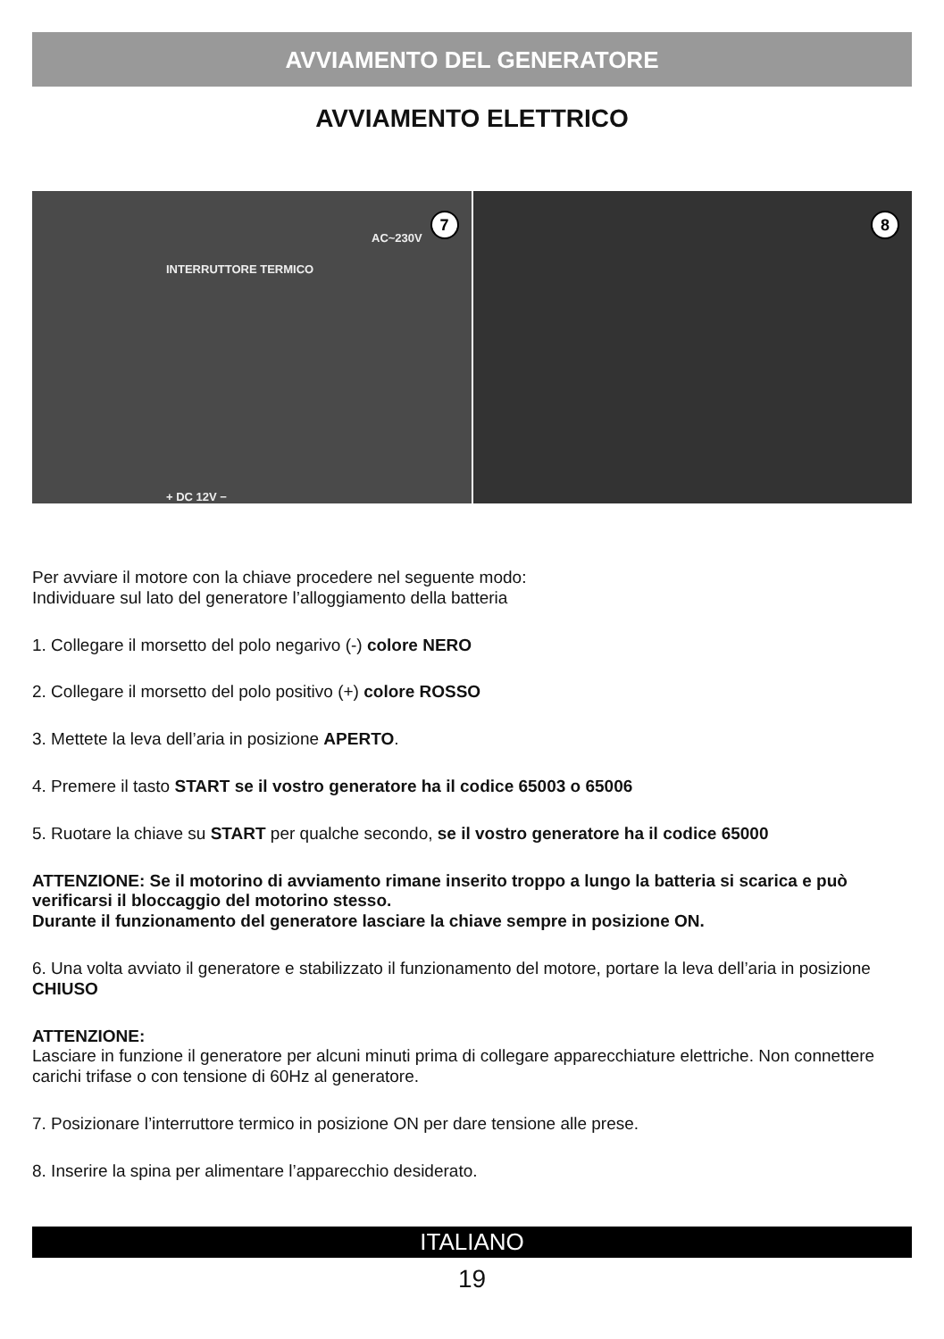AVVIAMENTO DEL GENERATORE
AVVIAMENTO ELETTRICO
INTERRUTTORE TERMICO
AC~230V
+ DC 12V −
7
8
Per avviare il motore con la chiave procedere nel seguente modo:
Individuare sul lato del generatore l’alloggiamento della batteria
1. Collegare il morsetto del polo negarivo (-) colore NERO
2. Collegare il morsetto del polo positivo (+) colore ROSSO
3. Mettete la leva dell’aria in posizione APERTO.
4. Premere il tasto START se il vostro generatore ha il codice 65003 o 65006
5. Ruotare la chiave su START per qualche secondo, se il vostro generatore ha il codice 65000
ATTENZIONE: Se il motorino di avviamento rimane inserito troppo a lungo la batteria si scarica e può verificarsi il bloccaggio del motorino stesso.
Durante il funzionamento del generatore lasciare la chiave sempre in posizione ON.
6. Una volta avviato il generatore e stabilizzato il funzionamento del motore, portare la leva dell’aria in posizione CHIUSO
ATTENZIONE:
Lasciare in funzione il generatore per alcuni minuti prima di collegare apparecchiature elettriche. Non connettere carichi trifase o con tensione di 60Hz al generatore.
7. Posizionare l’interruttore termico in posizione ON per dare tensione alle prese.
8. Inserire la spina per alimentare l’apparecchio desiderato.
ITALIANO
19